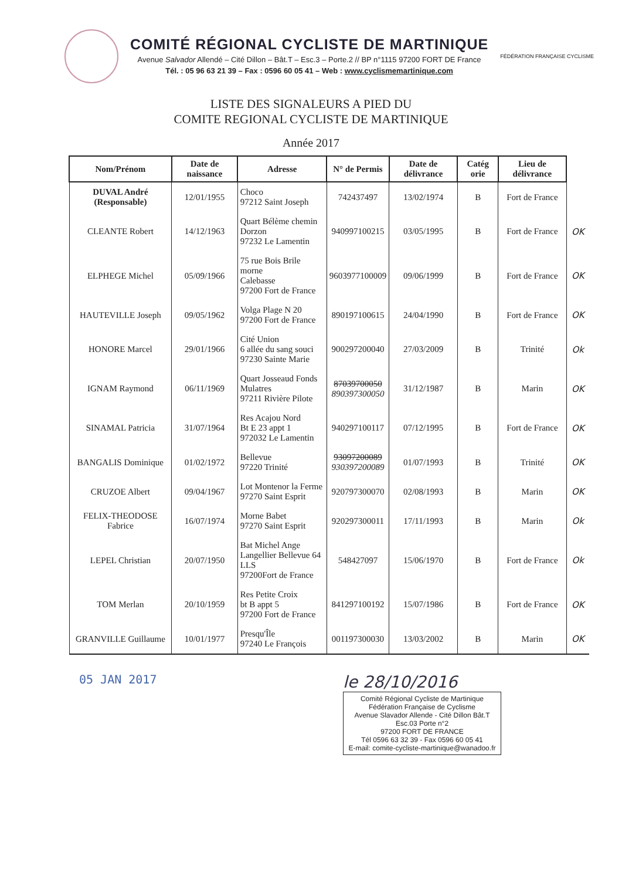COMITÉ RÉGIONAL CYCLISTE DE MARTINIQUE
Avenue Salvador Allendé – Cité Dillon – Bât.T – Esc.3 – Porte.2 // BP n°1115 97200 FORT DE France
Tél. : 05 96 63 21 39 – Fax : 0596 60 05 41 – Web : www.cyclismemartinique.com
FÉDÉRATION FRANÇAISE CYCLISME
LISTE DES SIGNALEURS A PIED DU
COMITE REGIONAL CYCLISTE DE MARTINIQUE
Année 2017
| Nom/Prénom | Date de naissance | Adresse | N° de Permis | Date de délivrance | Catég orie | Lieu de délivrance | |
| --- | --- | --- | --- | --- | --- | --- | --- |
| DUVAL André (Responsable) | 12/01/1955 | Choco 97212 Saint Joseph | 742437497 | 13/02/1974 | B | Fort de France | |
| CLEANTE Robert | 14/12/1963 | Quart Bélème chemin Dorzon 97232 Le Lamentin | 940997100215 | 03/05/1995 | B | Fort de France | OK |
| ELPHEGE Michel | 05/09/1966 | 75 rue Bois Brile morne Calebasse 97200 Fort de France | 9603977100009 | 09/06/1999 | B | Fort de France | OK |
| HAUTEVILLE Joseph | 09/05/1962 | Volga Plage N 20 97200 Fort de France | 890197100615 | 24/04/1990 | B | Fort de France | OK |
| HONORE Marcel | 29/01/1966 | Cité Union 6 allée du sang souci 97230 Sainte Marie | 900297200040 | 27/03/2009 | B | Trinité | Ok |
| IGNAM Raymond | 06/11/1969 | Quart Josseaud Fonds Mulatres 97211 Rivière Pilote | 87039700050 890397300050 | 31/12/1987 | B | Marin | OK |
| SINAMAL Patricia | 31/07/1964 | Res Acajou Nord Bt E 23 appt 1 972032 Le Lamentin | 940297100117 | 07/12/1995 | B | Fort de France | OK |
| BANGALIS Dominique | 01/02/1972 | Bellevue 97220 Trinité | 93097200089 930397200089 | 01/07/1993 | B | Trinité | OK |
| CRUZOE Albert | 09/04/1967 | Lot Montenor la Ferme 97270 Saint Esprit | 920797300070 | 02/08/1993 | B | Marin | OK |
| FELIX-THEODOSE Fabrice | 16/07/1974 | Morne Babet 97270 Saint Esprit | 920297300011 | 17/11/1993 | B | Marin | Ok |
| LEPEL Christian | 20/07/1950 | Bat Michel Ange Langellier Bellevue 64 LLS 97200Fort de France | 548427097 | 15/06/1970 | B | Fort de France | Ok |
| TOM Merlan | 20/10/1959 | Res Petite Croix bt B appt 5 97200 Fort de France | 841297100192 | 15/07/1986 | B | Fort de France | OK |
| GRANVILLE Guillaume | 10/01/1977 | Presqu'Île 97240 Le François | 001197300030 | 13/03/2002 | B | Marin | OK |
05 JAN 2017
le 28/10/2016
Comité Régional Cycliste de Martinique
Fédération Française de Cyclisme
Avenue Slavador Allende - Cité Dillon Bât.T
Esc.03 Porte n°2
97200 FORT DE FRANCE
Tél 0596 63 32 39 - Fax 0596 60 05 41
E-mail: comite-cycliste-martinique@wanadoo.fr